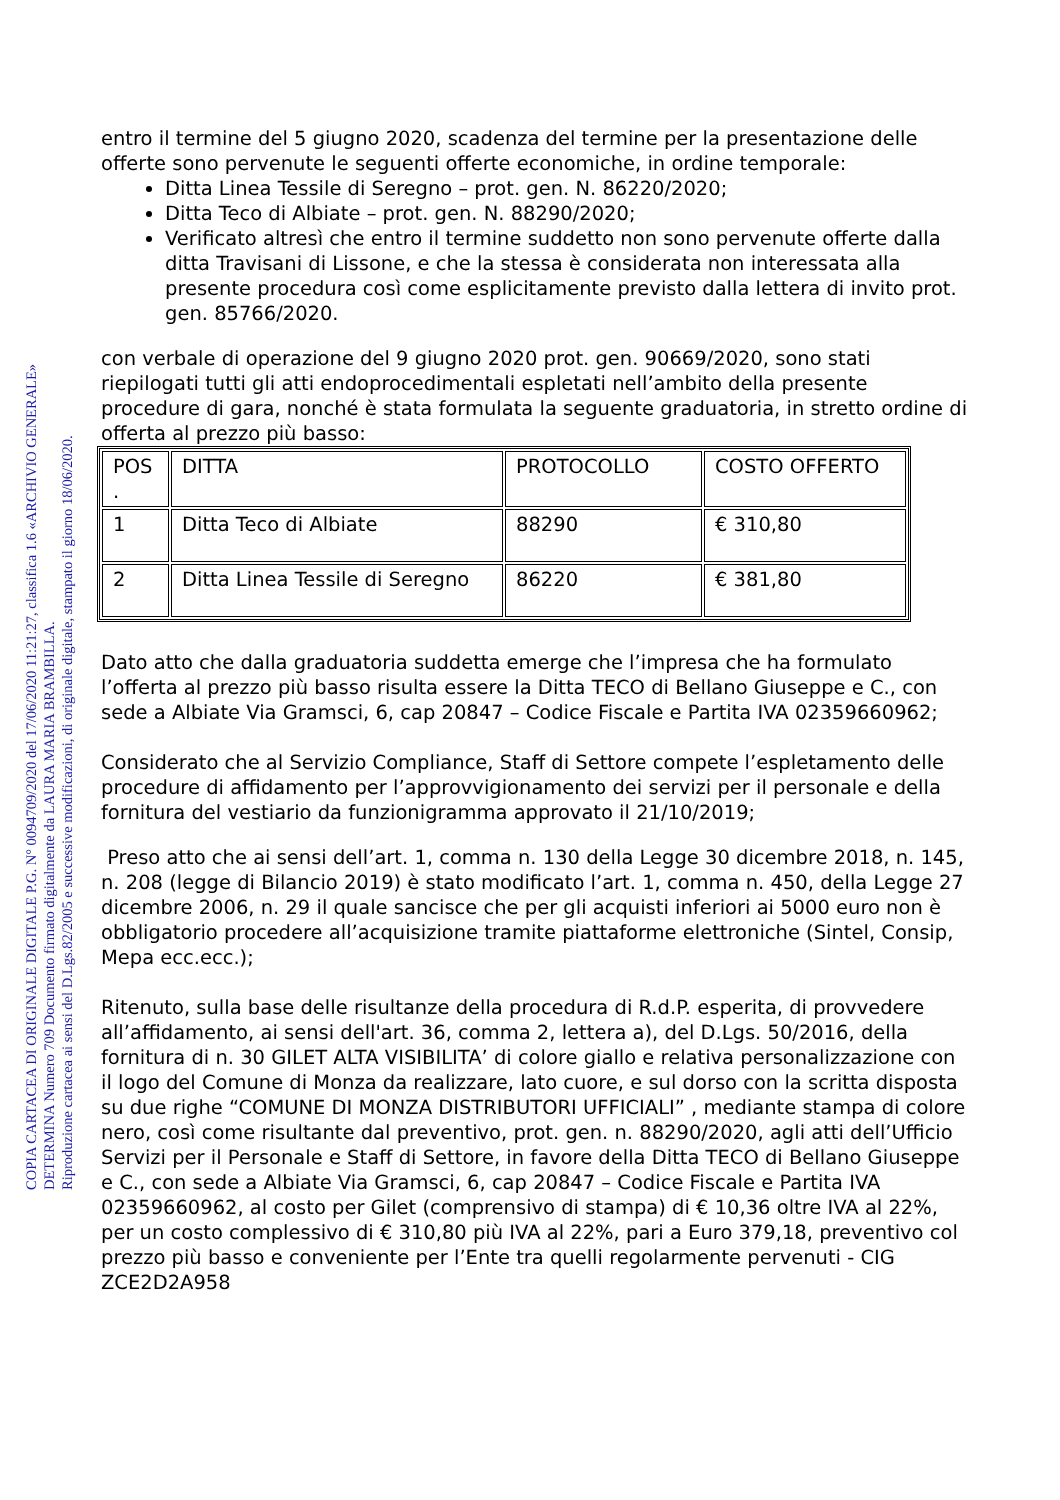COPIA CARTACEA DI ORIGINALE DIGITALE P.G. N° 0094709/2020 del 17/06/2020 11:21:27, classifica 1.6 «ARCHIVIO GENERALE»
DETERMINA Numero 709 Documento firmato digitalmente da LAURA MARIA BRAMBILLA.
Riproduzione cartacea ai sensi del D.Lgs.82/2005 e successive modificazioni, di originale digitale, stampato il giorno 18/06/2020.
entro il termine del 5 giugno 2020, scadenza del termine per la presentazione delle offerte sono pervenute le seguenti offerte economiche, in ordine temporale:
Ditta Linea Tessile di Seregno – prot. gen. N. 86220/2020;
Ditta Teco di Albiate – prot. gen. N. 88290/2020;
Verificato altresì che entro il termine suddetto non sono pervenute offerte dalla ditta Travisani di Lissone, e che la stessa è considerata non interessata alla presente procedura così come esplicitamente previsto dalla lettera di invito prot. gen. 85766/2020.
con verbale di operazione del 9 giugno 2020 prot. gen. 90669/2020, sono stati riepilogati tutti gli atti endoprocedimentali espletati nell’ambito della presente procedure di gara, nonché è stata formulata la seguente graduatoria, in stretto ordine di offerta al prezzo più basso:
| POS . | DITTA | PROTOCOLLO | COSTO OFFERTO |
| --- | --- | --- | --- |
| 1 | Ditta Teco di Albiate | 88290 | € 310,80 |
| 2 | Ditta Linea Tessile di Seregno | 86220 | € 381,80 |
Dato atto che dalla graduatoria suddetta emerge che l’impresa che ha formulato l’offerta al prezzo più basso risulta essere la Ditta TECO di Bellano Giuseppe e C., con sede a Albiate Via Gramsci, 6, cap 20847 – Codice Fiscale e Partita IVA 02359660962;
Considerato che al Servizio Compliance, Staff di Settore compete l’espletamento delle procedure di affidamento per l’approvvigionamento dei servizi per il personale e della fornitura del vestiario da funzionigramma approvato il 21/10/2019;
Preso atto che ai sensi dell’art. 1, comma n. 130 della Legge 30 dicembre 2018, n. 145, n. 208 (legge di Bilancio 2019) è stato modificato l’art. 1, comma n. 450, della Legge 27 dicembre 2006, n. 29 il quale sancisce che per gli acquisti inferiori ai 5000 euro non è obbligatorio procedere all’acquisizione tramite piattaforme elettroniche (Sintel, Consip, Mepa ecc.ecc.);
Ritenuto, sulla base delle risultanze della procedura di R.d.P. esperita, di provvedere all’affidamento, ai sensi dell'art. 36, comma 2, lettera a), del D.Lgs. 50/2016, della fornitura di n. 30 GILET ALTA VISIBILITA’ di colore giallo e relativa personalizzazione con il logo del Comune di Monza da realizzare, lato cuore, e sul dorso con la scritta disposta su due righe “COMUNE DI MONZA DISTRIBUTORI UFFICIALI” , mediante stampa di colore nero, così come risultante dal preventivo, prot. gen. n. 88290/2020, agli atti dell’Ufficio Servizi per il Personale e Staff di Settore, in favore della Ditta TECO di Bellano Giuseppe e C., con sede a Albiate Via Gramsci, 6, cap 20847 – Codice Fiscale e Partita IVA 02359660962, al costo per Gilet (comprensivo di stampa) di € 10,36 oltre IVA al 22%, per un costo complessivo di € 310,80 più IVA al 22%, pari a Euro 379,18, preventivo col prezzo più basso e conveniente per l’Ente tra quelli regolarmente pervenuti - CIG ZCE2D2A958